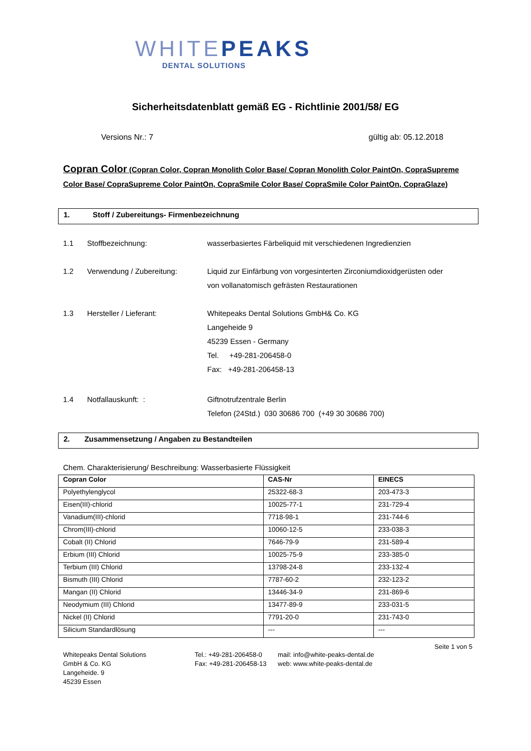WHITEPEAKS
DENTAL SOLUTIONS
Sicherheitsdatenblatt gemäß EG - Richtlinie 2001/58/ EG
Versions Nr.: 7 gültig ab: 05.12.2018
Copran Color (Copran Color, Copran Monolith Color Base/ Copran Monolith Color PaintOn, CopraSupreme Color Base/ CopraSupreme Color PaintOn, CopraSmile Color Base/ CopraSmile Color PaintOn, CopraGlaze)
1. Stoff / Zubereitungs- Firmenbezeichnung
1.1 Stoffbezeichnung: wasserbasiertes Färbeliquid mit verschiedenen Ingredienzien
1.2 Verwendung / Zubereitung: Liquid zur Einfärbung von vorgesinterten Zirconiumdioxidgerüsten oder
von vollanatomisch gefrästen Restaurationen
1.3 Hersteller / Lieferant: Whitepeaks Dental Solutions GmbH& Co. KG
Langeheide 9
45239 Essen - Germany
Tel. +49-281-206458-0
Fax: +49-281-206458-13
1.4 Notfallauskunft: : Giftnotrufzentrale Berlin
Telefon (24Std.) 030 30686 700 (+49 30 30686 700)
2. Zusammensetzung / Angaben zu Bestandteilen
Chem. Charakterisierung/ Beschreibung: Wasserbasierte Flüssigkeit
| Copran Color | CAS-Nr | EINECS |
| --- | --- | --- |
| Polyethylenglycol | 25322-68-3 | 203-473-3 |
| Eisen(III)-chlorid | 10025-77-1 | 231-729-4 |
| Vanadium(III)-chlorid | 7718-98-1 | 231-744-6 |
| Chrom(III)-chlorid | 10060-12-5 | 233-038-3 |
| Cobalt (II) Chlorid | 7646-79-9 | 231-589-4 |
| Erbium (III) Chlorid | 10025-75-9 | 233-385-0 |
| Terbium (III) Chlorid | 13798-24-8 | 233-132-4 |
| Bismuth (III) Chlorid | 7787-60-2 | 232-123-2 |
| Mangan (II) Chlorid | 13446-34-9 | 231-869-6 |
| Neodymium (III) Chlorid | 13477-89-9 | 233-031-5 |
| Nickel (II) Chlorid | 7791-20-0 | 231-743-0 |
| Silicium Standardlösung | --- | --- |
Seite 1 von 5
Whitepeaks Dental Solutions
GmbH & Co. KG
Langeheide. 9
45239 Essen
Tel.: +49-281-206458-0
Fax: +49-281-206458-13
mail: info@white-peaks-dental.de
web: www.white-peaks-dental.de